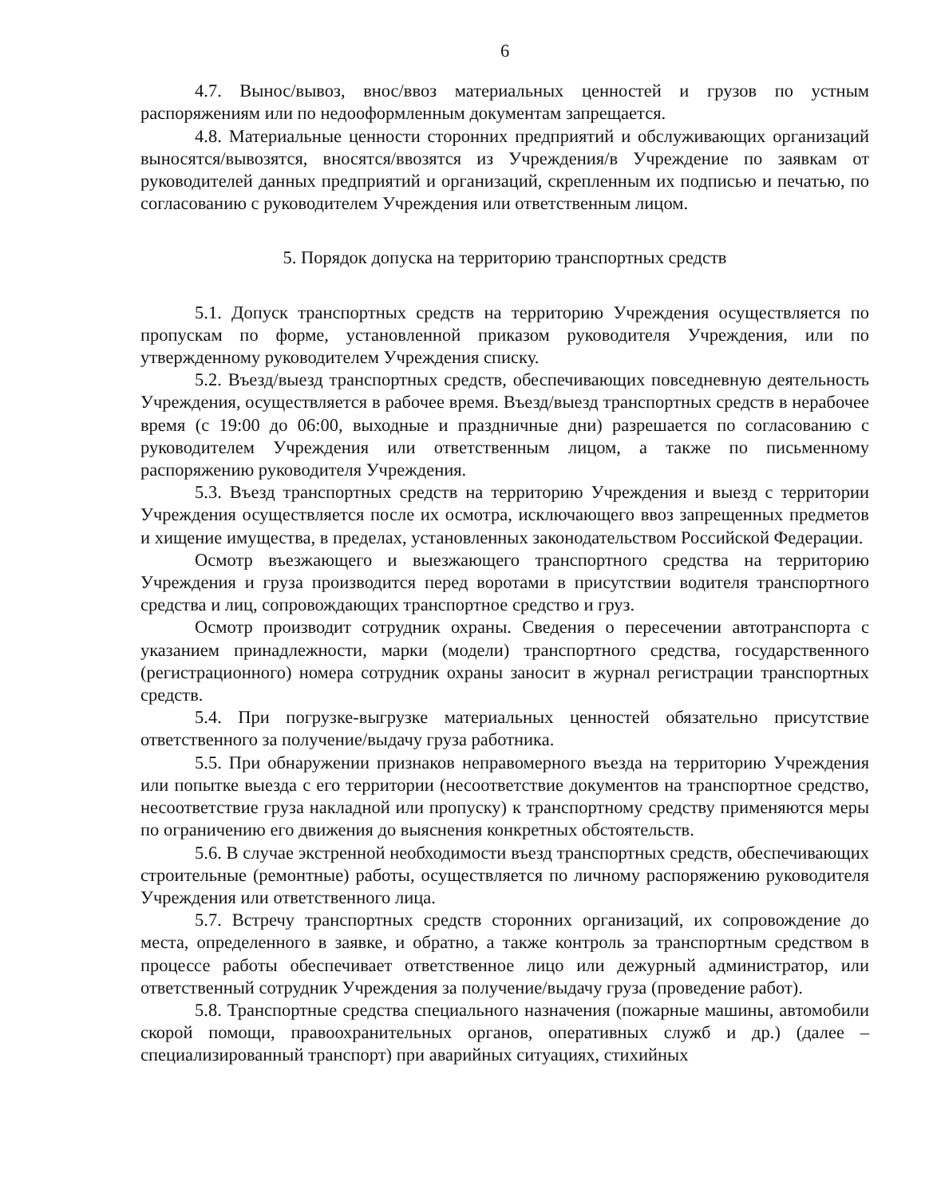6
4.7. Вынос/вывоз, внос/ввоз материальных ценностей и грузов по устным распоряжениям или по недооформленным документам запрещается.
4.8. Материальные ценности сторонних предприятий и обслуживающих организаций выносятся/вывозятся, вносятся/ввозятся из Учреждения/в Учреждение по заявкам от руководителей данных предприятий и организаций, скрепленным их подписью и печатью, по согласованию с руководителем Учреждения или ответственным лицом.
5. Порядок допуска на территорию транспортных средств
5.1. Допуск транспортных средств на территорию Учреждения осуществляется по пропускам по форме, установленной приказом руководителя Учреждения, или по утвержденному руководителем Учреждения списку.
5.2. Въезд/выезд транспортных средств, обеспечивающих повседневную деятельность Учреждения, осуществляется в рабочее время. Въезд/выезд транспортных средств в нерабочее время (с 19:00 до 06:00, выходные и праздничные дни) разрешается по согласованию с руководителем Учреждения или ответственным лицом, а также по письменному распоряжению руководителя Учреждения.
5.3. Въезд транспортных средств на территорию Учреждения и выезд с территории Учреждения осуществляется после их осмотра, исключающего ввоз запрещенных предметов и хищение имущества, в пределах, установленных законодательством Российской Федерации.
Осмотр въезжающего и выезжающего транспортного средства на территорию Учреждения и груза производится перед воротами в присутствии водителя транспортного средства и лиц, сопровождающих транспортное средство и груз.
Осмотр производит сотрудник охраны. Сведения о пересечении автотранспорта с указанием принадлежности, марки (модели) транспортного средства, государственного (регистрационного) номера сотрудник охраны заносит в журнал регистрации транспортных средств.
5.4. При погрузке-выгрузке материальных ценностей обязательно присутствие ответственного за получение/выдачу груза работника.
5.5. При обнаружении признаков неправомерного въезда на территорию Учреждения или попытке выезда с его территории (несоответствие документов на транспортное средство, несоответствие груза накладной или пропуску) к транспортному средству применяются меры по ограничению его движения до выяснения конкретных обстоятельств.
5.6. В случае экстренной необходимости въезд транспортных средств, обеспечивающих строительные (ремонтные) работы, осуществляется по личному распоряжению руководителя Учреждения или ответственного лица.
5.7. Встречу транспортных средств сторонних организаций, их сопровождение до места, определенного в заявке, и обратно, а также контроль за транспортным средством в процессе работы обеспечивает ответственное лицо или дежурный администратор, или ответственный сотрудник Учреждения за получение/выдачу груза (проведение работ).
5.8. Транспортные средства специального назначения (пожарные машины, автомобили скорой помощи, правоохранительных органов, оперативных служб и др.) (далее – специализированный транспорт) при аварийных ситуациях, стихийных